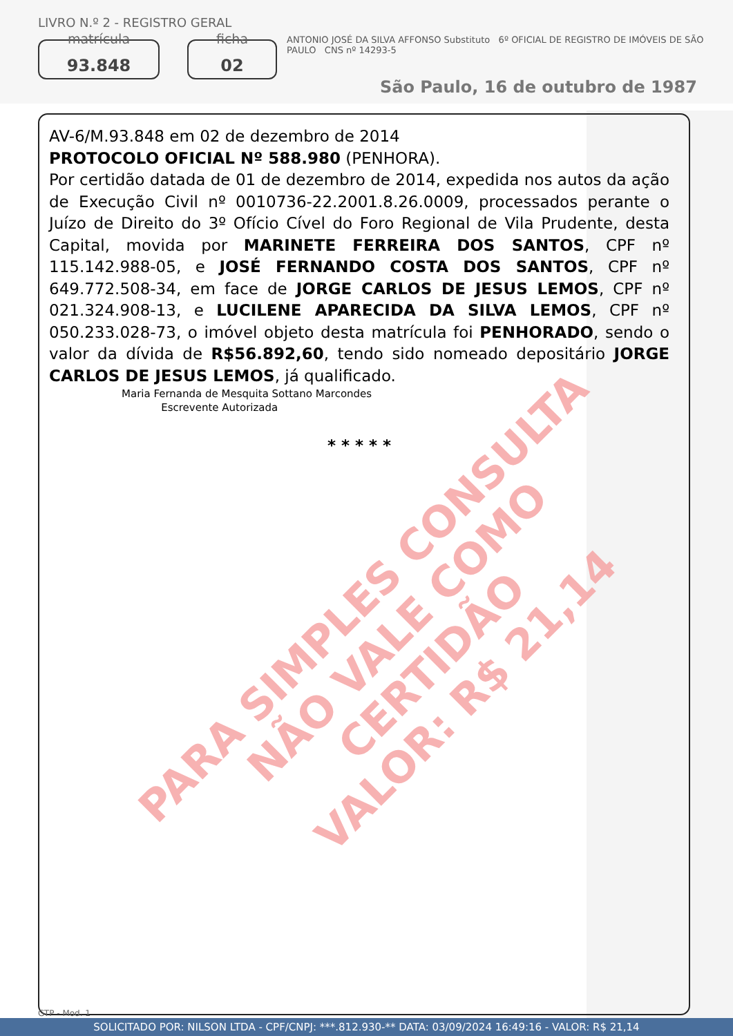LIVRO N.º 2 - REGISTRO GERAL
matrícula
93.848
ficha
02
ANTONIO JOSÉ DA SILVA AFFONSO Substituto 6º OFICIAL DE REGISTRO DE IMÓVEIS DE SÃO PAULO CNS nº 14293-5
São Paulo, 16 de outubro de 1987
AV-6/M.93.848 em 02 de dezembro de 2014
PROTOCOLO OFICIAL Nº 588.980 (PENHORA).
Por certidão datada de 01 de dezembro de 2014, expedida nos autos da ação de Execução Civil nº 0010736-22.2001.8.26.0009, processados perante o Juízo de Direito do 3º Ofício Cível do Foro Regional de Vila Prudente, desta Capital, movida por MARINETE FERREIRA DOS SANTOS, CPF nº 115.142.988-05, e JOSÉ FERNANDO COSTA DOS SANTOS, CPF nº 649.772.508-34, em face de JORGE CARLOS DE JESUS LEMOS, CPF nº 021.324.908-13, e LUCILENE APARECIDA DA SILVA LEMOS, CPF nº 050.233.028-73, o imóvel objeto desta matrícula foi PENHORADO, sendo o valor da dívida de R$56.892,60, tendo sido nomeado depositário JORGE CARLOS DE JESUS LEMOS, já qualificado.
Maria Fernanda de Mesquita Sottano Marcondes
Escrevente Autorizada
* * * * *
PARA SIMPLES CONSULTA
NÃO VALE COMO CERTIDÃO
VALOR: R$ 21,14
GTP - Mod. 1
SOLICITADO POR: NILSON LTDA - CPF/CNPJ: ***.812.930-** DATA: 03/09/2024 16:49:16 - VALOR: R$ 21,14